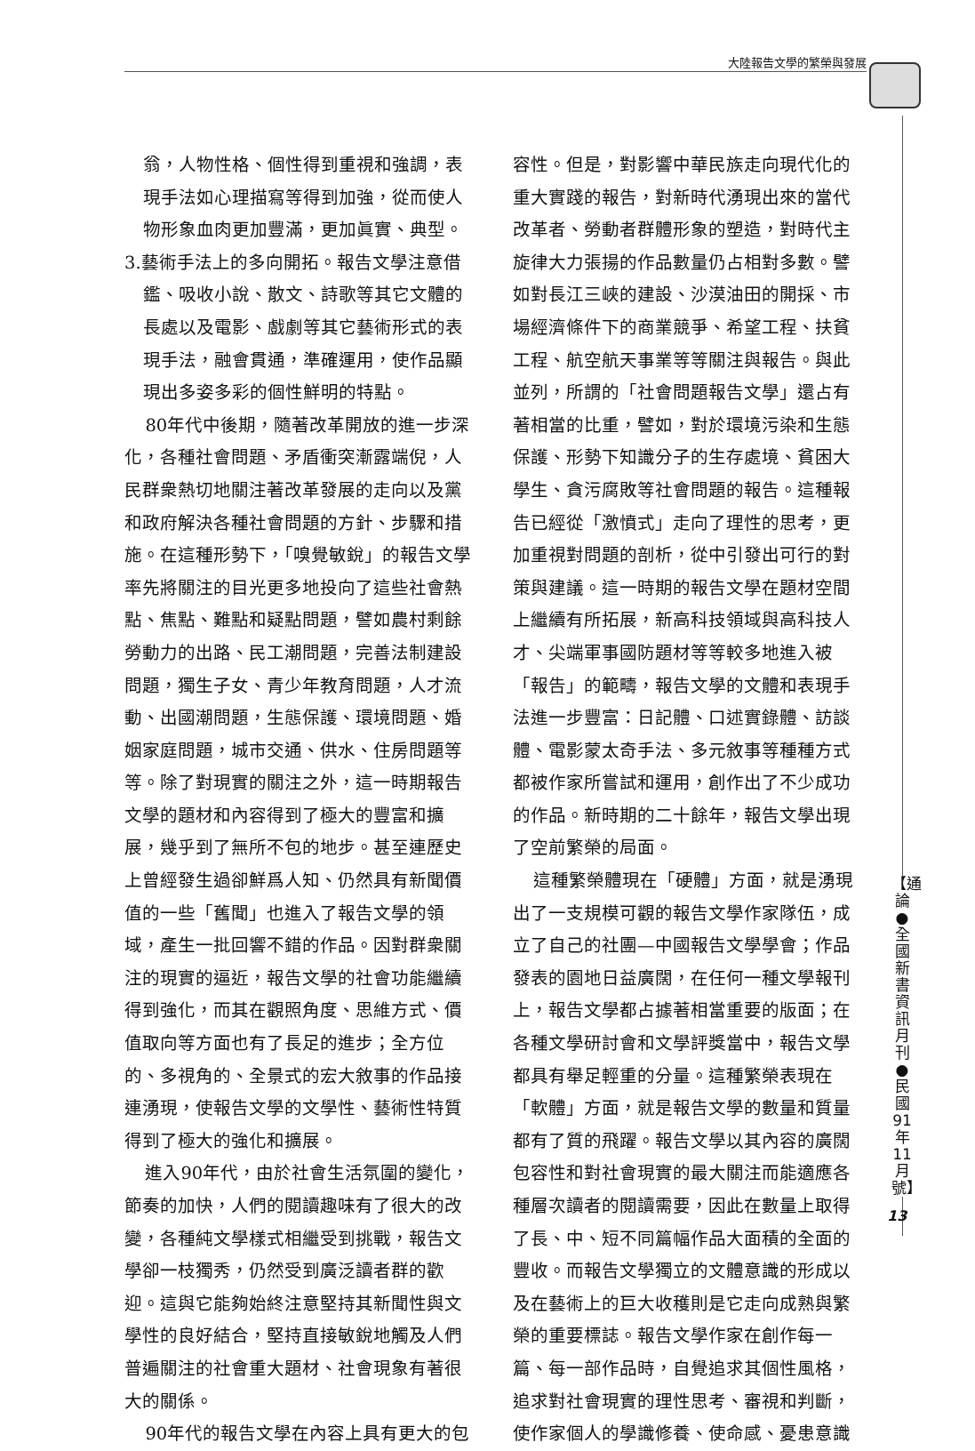大陸報告文學的繁榮與發展
翁，人物性格、個性得到重視和強調，表現手法如心理描寫等得到加強，從而使人物形象血肉更加豐滿，更加眞實、典型。
3.藝術手法上的多向開拓。報告文學注意借鑑、吸收小說、散文、詩歌等其它文體的長處以及電影、戲劇等其它藝術形式的表現手法，融會貫通，準確運用，使作品顯現出多姿多彩的個性鮮明的特點。
80年代中後期，隨著改革開放的進一步深化，各種社會問題、矛盾衝突漸露端倪，人民群衆熱切地關注著改革發展的走向以及黨和政府解決各種社會問題的方針、步驟和措施。在這種形勢下，「嗅覺敏銳」的報告文學率先將關注的目光更多地投向了這些社會熱點、焦點、難點和疑點問題，譬如農村剩餘勞動力的出路、民工潮問題，完善法制建設問題，獨生子女、青少年教育問題，人才流動、出國潮問題，生態保護、環境問題、婚姻家庭問題，城市交通、供水、住房問題等等。除了對現實的關注之外，這一時期報告文學的題材和內容得到了極大的豐富和擴展，幾乎到了無所不包的地步。甚至連歷史上曾經發生過卻鮮爲人知、仍然具有新聞價值的一些「舊聞」也進入了報告文學的領域，產生一批回響不錯的作品。因對群衆關注的現實的逼近，報告文學的社會功能繼續得到強化，而其在觀照角度、思維方式、價值取向等方面也有了長足的進步；全方位的、多視角的、全景式的宏大敘事的作品接連湧現，使報告文學的文學性、藝術性特質得到了極大的強化和擴展。
進入90年代，由於社會生活氛圍的變化，節奏的加快，人們的閱讀趣味有了很大的改變，各種純文學樣式相繼受到挑戰，報告文學卻一枝獨秀，仍然受到廣泛讀者群的歡迎。這與它能夠始終注意堅持其新聞性與文學性的良好結合，堅持直接敏銳地觸及人們普遍關注的社會重大題材、社會現象有著很大的關係。
90年代的報告文學在內容上具有更大的包
容性。但是，對影響中華民族走向現代化的重大實踐的報告，對新時代湧現出來的當代改革者、勞動者群體形象的塑造，對時代主旋律大力張揚的作品數量仍占相對多數。譬如對長江三峽的建設、沙漠油田的開採、市場經濟條件下的商業競爭、希望工程、扶貧工程、航空航天事業等等關注與報告。與此並列，所謂的「社會問題報告文學」還占有著相當的比重，譬如，對於環境污染和生態保護、形勢下知識分子的生存處境、貧困大學生、貪污腐敗等社會問題的報告。這種報告已經從「激憤式」走向了理性的思考，更加重視對問題的剖析，從中引發出可行的對策與建議。這一時期的報告文學在題材空間上繼續有所拓展，新高科技領域與高科技人才、尖端軍事國防題材等等較多地進入被「報告」的範疇，報告文學的文體和表現手法進一步豐富：日記體、口述實錄體、訪談體、電影蒙太奇手法、多元敘事等種種方式都被作家所嘗試和運用，創作出了不少成功的作品。新時期的二十餘年，報告文學出現了空前繁榮的局面。
這種繁榮體現在「硬體」方面，就是湧現出了一支規模可觀的報告文學作家隊伍，成立了自己的社團—中國報告文學學會；作品發表的園地日益廣闊，在任何一種文學報刊上，報告文學都占據著相當重要的版面；在各種文學研討會和文學評獎當中，報告文學都具有舉足輕重的分量。這種繁榮表現在「軟體」方面，就是報告文學的數量和質量都有了質的飛躍。報告文學以其內容的廣闊包容性和對社會現實的最大關注而能適應各種層次讀者的閱讀需要，因此在數量上取得了長、中、短不同篇幅作品大面積的全面的豐收。而報告文學獨立的文體意識的形成以及在藝術上的巨大收穫則是它走向成熟與繁榮的重要標誌。報告文學作家在創作每一篇、每一部作品時，自覺追求其個性風格，追求對社會現實的理性思考、審視和判斷，使作家個人的學識修養、使命感、憂患意識
【通論●全國新書資訊月刊●民國91年11月號】
13